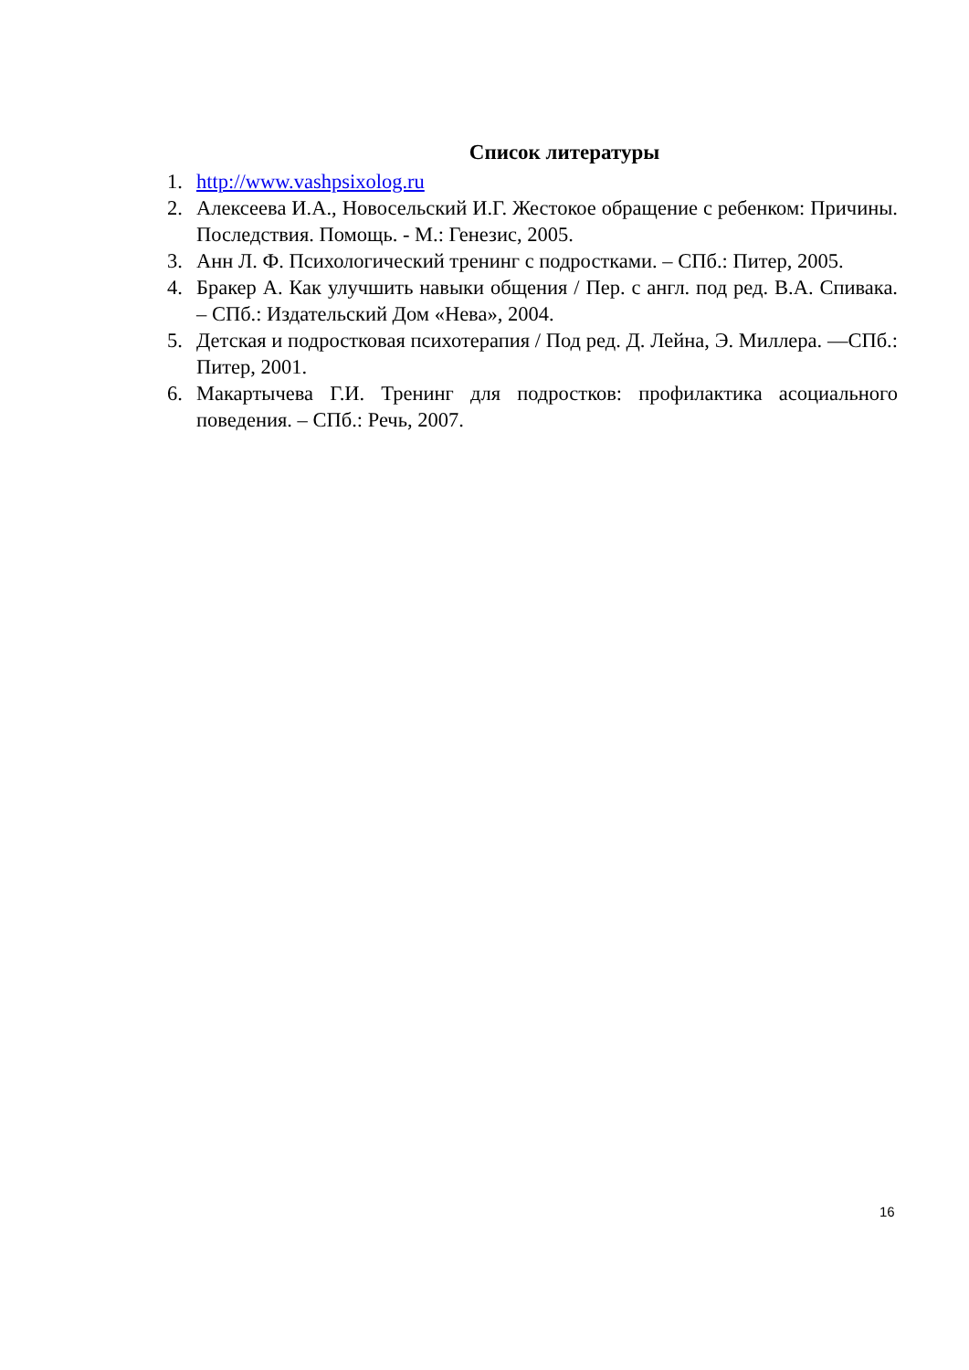Список литературы
1. http://www.vashpsixolog.ru
2. Алексеева И.А., Новосельский И.Г. Жестокое обращение с ребенком: Причины. Последствия. Помощь. - М.: Генезис, 2005.
3. Анн Л. Ф. Психологический тренинг с подростками. – СПб.: Питер, 2005.
4. Бракер А. Как улучшить навыки общения / Пер. с англ. под ред. В.А. Спивака. – СПб.: Издательский Дом «Нева», 2004.
5. Детская и подростковая психотерапия / Под ред. Д. Лейна, Э. Миллера. —СПб.: Питер, 2001.
6. Макартычева Г.И. Тренинг для подростков: профилактика асоциального поведения. – СПб.: Речь, 2007.
16